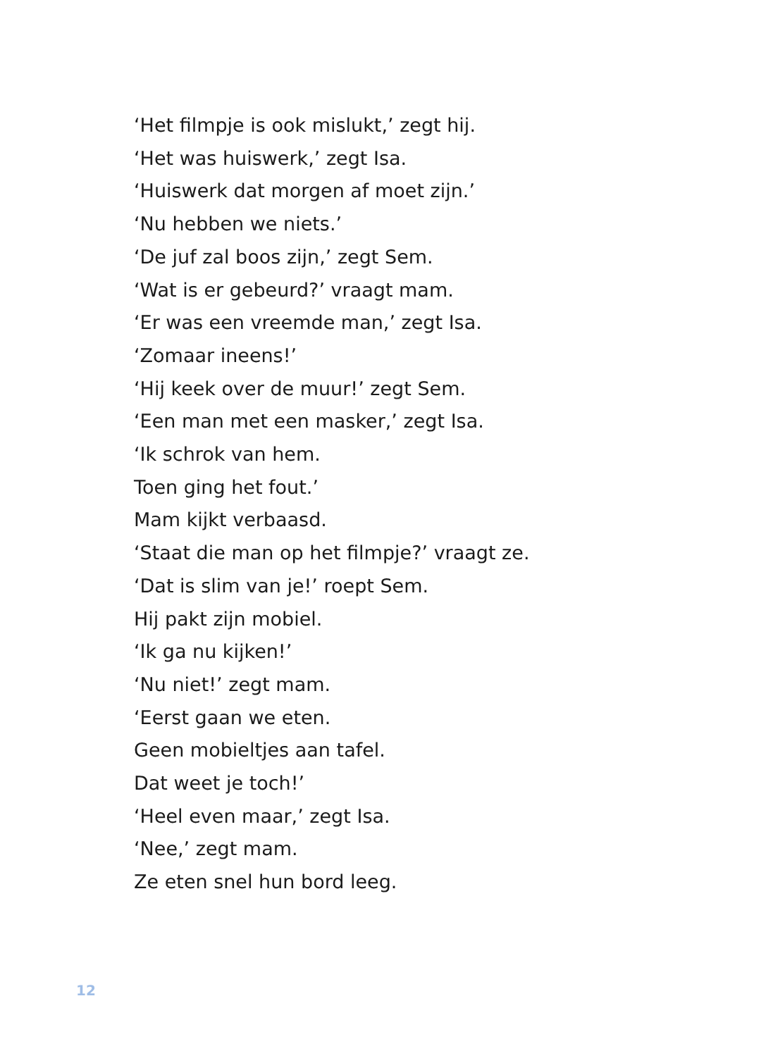‘Het filmpje is ook mislukt,’ zegt hij.
‘Het was huiswerk,’ zegt Isa.
‘Huiswerk dat morgen af moet zijn.’
‘Nu hebben we niets.’
‘De juf zal boos zijn,’ zegt Sem.
‘Wat is er gebeurd?’ vraagt mam.
‘Er was een vreemde man,’ zegt Isa.
‘Zomaar ineens!’
‘Hij keek over de muur!’ zegt Sem.
‘Een man met een masker,’ zegt Isa.
‘Ik schrok van hem.
Toen ging het fout.’
Mam kijkt verbaasd.
‘Staat die man op het filmpje?’ vraagt ze.
‘Dat is slim van je!’ roept Sem.
Hij pakt zijn mobiel.
‘Ik ga nu kijken!’
‘Nu niet!’ zegt mam.
‘Eerst gaan we eten.
Geen mobieltjes aan tafel.
Dat weet je toch!’
‘Heel even maar,’ zegt Isa.
‘Nee,’ zegt mam.
Ze eten snel hun bord leeg.
12